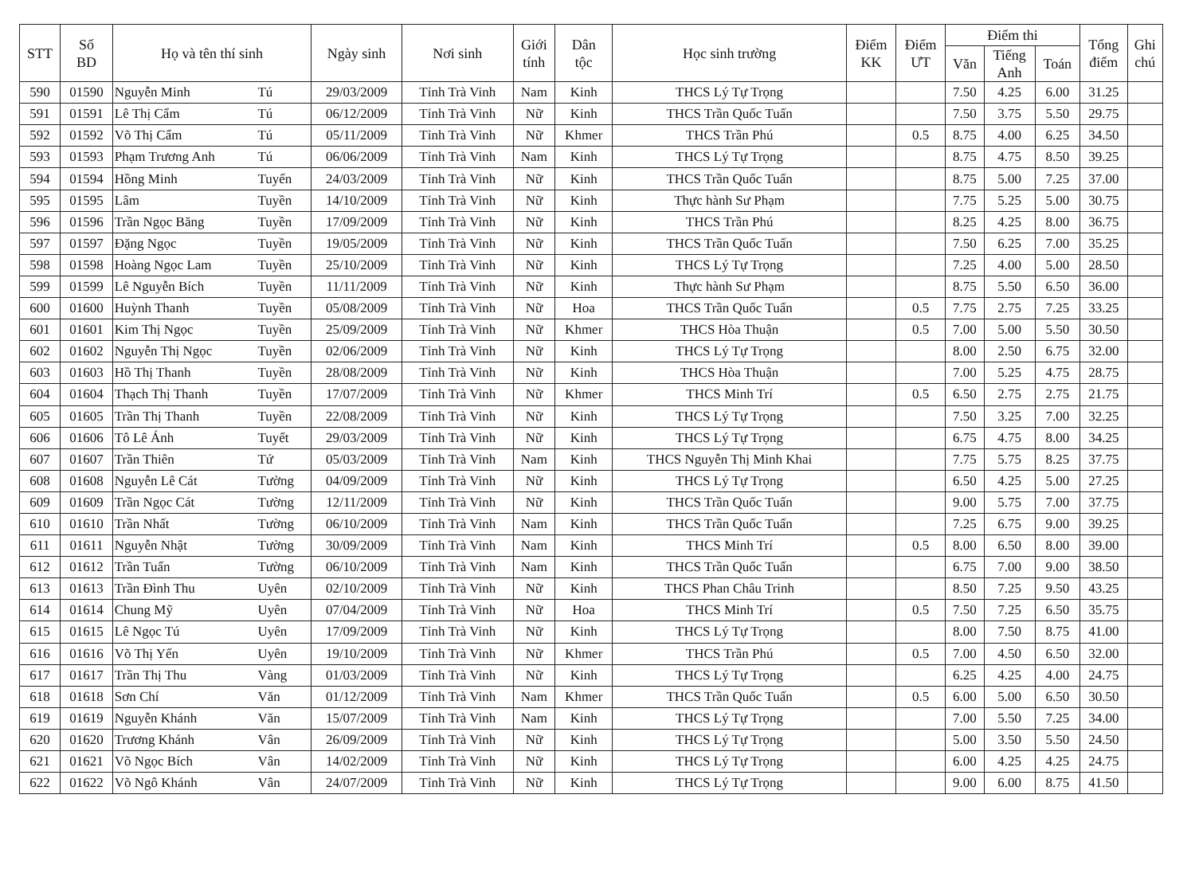| STT | Số BD | Họ và tên thí sinh | | Ngày sinh | Nơi sinh | Giới tính | Dân tộc | Học sinh trường | Điểm KK | Điểm ƯT | Điểm thi | | | Tổng điểm | Ghi chú |
| --- | --- | --- | --- | --- | --- | --- | --- | --- | --- | --- | --- | --- | --- | --- | --- |
| | | | | | | | | | | | Văn | Tiếng Anh | Toán | | |
| 590 | 01590 | Nguyễn Minh | Tú | 29/03/2009 | Tỉnh Trà Vinh | Nam | Kinh | THCS Lý Tự Trọng | | | 7.50 | 4.25 | 6.00 | 31.25 | |
| 591 | 01591 | Lê Thị Cẩm | Tú | 06/12/2009 | Tỉnh Trà Vinh | Nữ | Kinh | THCS Trần Quốc Tuấn | | | 7.50 | 3.75 | 5.50 | 29.75 | |
| 592 | 01592 | Võ Thị Cẩm | Tú | 05/11/2009 | Tỉnh Trà Vinh | Nữ | Khmer | THCS Trần Phú | | 0.5 | 8.75 | 4.00 | 6.25 | 34.50 | |
| 593 | 01593 | Phạm Trương Anh | Tú | 06/06/2009 | Tỉnh Trà Vinh | Nam | Kinh | THCS Lý Tự Trọng | | | 8.75 | 4.75 | 8.50 | 39.25 | |
| 594 | 01594 | Hồng Minh | Tuyến | 24/03/2009 | Tỉnh Trà Vinh | Nữ | Kinh | THCS Trần Quốc Tuấn | | | 8.75 | 5.00 | 7.25 | 37.00 | |
| 595 | 01595 | Lâm | Tuyền | 14/10/2009 | Tỉnh Trà Vinh | Nữ | Kinh | Thực hành Sư Phạm | | | 7.75 | 5.25 | 5.00 | 30.75 | |
| 596 | 01596 | Trần Ngọc Băng | Tuyền | 17/09/2009 | Tỉnh Trà Vinh | Nữ | Kinh | THCS Trần Phú | | | 8.25 | 4.25 | 8.00 | 36.75 | |
| 597 | 01597 | Đặng Ngọc | Tuyền | 19/05/2009 | Tỉnh Trà Vinh | Nữ | Kinh | THCS Trần Quốc Tuấn | | | 7.50 | 6.25 | 7.00 | 35.25 | |
| 598 | 01598 | Hoàng Ngọc Lam | Tuyền | 25/10/2009 | Tỉnh Trà Vinh | Nữ | Kinh | THCS Lý Tự Trọng | | | 7.25 | 4.00 | 5.00 | 28.50 | |
| 599 | 01599 | Lê Nguyễn Bích | Tuyền | 11/11/2009 | Tỉnh Trà Vinh | Nữ | Kinh | Thực hành Sư Phạm | | | 8.75 | 5.50 | 6.50 | 36.00 | |
| 600 | 01600 | Huỳnh Thanh | Tuyền | 05/08/2009 | Tỉnh Trà Vinh | Nữ | Hoa | THCS Trần Quốc Tuấn | | 0.5 | 7.75 | 2.75 | 7.25 | 33.25 | |
| 601 | 01601 | Kim Thị Ngọc | Tuyền | 25/09/2009 | Tỉnh Trà Vinh | Nữ | Khmer | THCS Hòa Thuận | | 0.5 | 7.00 | 5.00 | 5.50 | 30.50 | |
| 602 | 01602 | Nguyễn Thị Ngọc | Tuyền | 02/06/2009 | Tỉnh Trà Vinh | Nữ | Kinh | THCS Lý Tự Trọng | | | 8.00 | 2.50 | 6.75 | 32.00 | |
| 603 | 01603 | Hồ Thị Thanh | Tuyền | 28/08/2009 | Tỉnh Trà Vinh | Nữ | Kinh | THCS Hòa Thuận | | | 7.00 | 5.25 | 4.75 | 28.75 | |
| 604 | 01604 | Thạch Thị Thanh | Tuyền | 17/07/2009 | Tỉnh Trà Vinh | Nữ | Khmer | THCS Minh Trí | | 0.5 | 6.50 | 2.75 | 2.75 | 21.75 | |
| 605 | 01605 | Trần Thị Thanh | Tuyền | 22/08/2009 | Tỉnh Trà Vinh | Nữ | Kinh | THCS Lý Tự Trọng | | | 7.50 | 3.25 | 7.00 | 32.25 | |
| 606 | 01606 | Tô Lê Ánh | Tuyết | 29/03/2009 | Tỉnh Trà Vinh | Nữ | Kinh | THCS Lý Tự Trọng | | | 6.75 | 4.75 | 8.00 | 34.25 | |
| 607 | 01607 | Trần Thiên | Tứ | 05/03/2009 | Tỉnh Trà Vinh | Nam | Kinh | THCS Nguyễn Thị Minh Khai | | | 7.75 | 5.75 | 8.25 | 37.75 | |
| 608 | 01608 | Nguyễn Lê Cát | Tường | 04/09/2009 | Tỉnh Trà Vinh | Nữ | Kinh | THCS Lý Tự Trọng | | | 6.50 | 4.25 | 5.00 | 27.25 | |
| 609 | 01609 | Trần Ngọc Cát | Tường | 12/11/2009 | Tỉnh Trà Vinh | Nữ | Kinh | THCS Trần Quốc Tuấn | | | 9.00 | 5.75 | 7.00 | 37.75 | |
| 610 | 01610 | Trần Nhất | Tường | 06/10/2009 | Tỉnh Trà Vinh | Nam | Kinh | THCS Trần Quốc Tuấn | | | 7.25 | 6.75 | 9.00 | 39.25 | |
| 611 | 01611 | Nguyễn Nhật | Tường | 30/09/2009 | Tỉnh Trà Vinh | Nam | Kinh | THCS Minh Trí | | 0.5 | 8.00 | 6.50 | 8.00 | 39.00 | |
| 612 | 01612 | Trần Tuấn | Tường | 06/10/2009 | Tỉnh Trà Vinh | Nam | Kinh | THCS Trần Quốc Tuấn | | | 6.75 | 7.00 | 9.00 | 38.50 | |
| 613 | 01613 | Trần Đình Thu | Uyên | 02/10/2009 | Tỉnh Trà Vinh | Nữ | Kinh | THCS Phan Châu Trinh | | | 8.50 | 7.25 | 9.50 | 43.25 | |
| 614 | 01614 | Chung Mỹ | Uyên | 07/04/2009 | Tỉnh Trà Vinh | Nữ | Hoa | THCS Minh Trí | | 0.5 | 7.50 | 7.25 | 6.50 | 35.75 | |
| 615 | 01615 | Lê Ngọc Tú | Uyên | 17/09/2009 | Tỉnh Trà Vinh | Nữ | Kinh | THCS Lý Tự Trọng | | | 8.00 | 7.50 | 8.75 | 41.00 | |
| 616 | 01616 | Võ Thị Yến | Uyên | 19/10/2009 | Tỉnh Trà Vinh | Nữ | Khmer | THCS Trần Phú | | 0.5 | 7.00 | 4.50 | 6.50 | 32.00 | |
| 617 | 01617 | Trần Thị Thu | Vàng | 01/03/2009 | Tỉnh Trà Vinh | Nữ | Kinh | THCS Lý Tự Trọng | | | 6.25 | 4.25 | 4.00 | 24.75 | |
| 618 | 01618 | Sơn Chí | Văn | 01/12/2009 | Tỉnh Trà Vinh | Nam | Khmer | THCS Trần Quốc Tuấn | | 0.5 | 6.00 | 5.00 | 6.50 | 30.50 | |
| 619 | 01619 | Nguyễn Khánh | Văn | 15/07/2009 | Tỉnh Trà Vinh | Nam | Kinh | THCS Lý Tự Trọng | | | 7.00 | 5.50 | 7.25 | 34.00 | |
| 620 | 01620 | Trương Khánh | Vân | 26/09/2009 | Tỉnh Trà Vinh | Nữ | Kinh | THCS Lý Tự Trọng | | | 5.00 | 3.50 | 5.50 | 24.50 | |
| 621 | 01621 | Võ Ngọc Bích | Vân | 14/02/2009 | Tỉnh Trà Vinh | Nữ | Kinh | THCS Lý Tự Trọng | | | 6.00 | 4.25 | 4.25 | 24.75 | |
| 622 | 01622 | Võ Ngô Khánh | Vân | 24/07/2009 | Tỉnh Trà Vinh | Nữ | Kinh | THCS Lý Tự Trọng | | | 9.00 | 6.00 | 8.75 | 41.50 | |